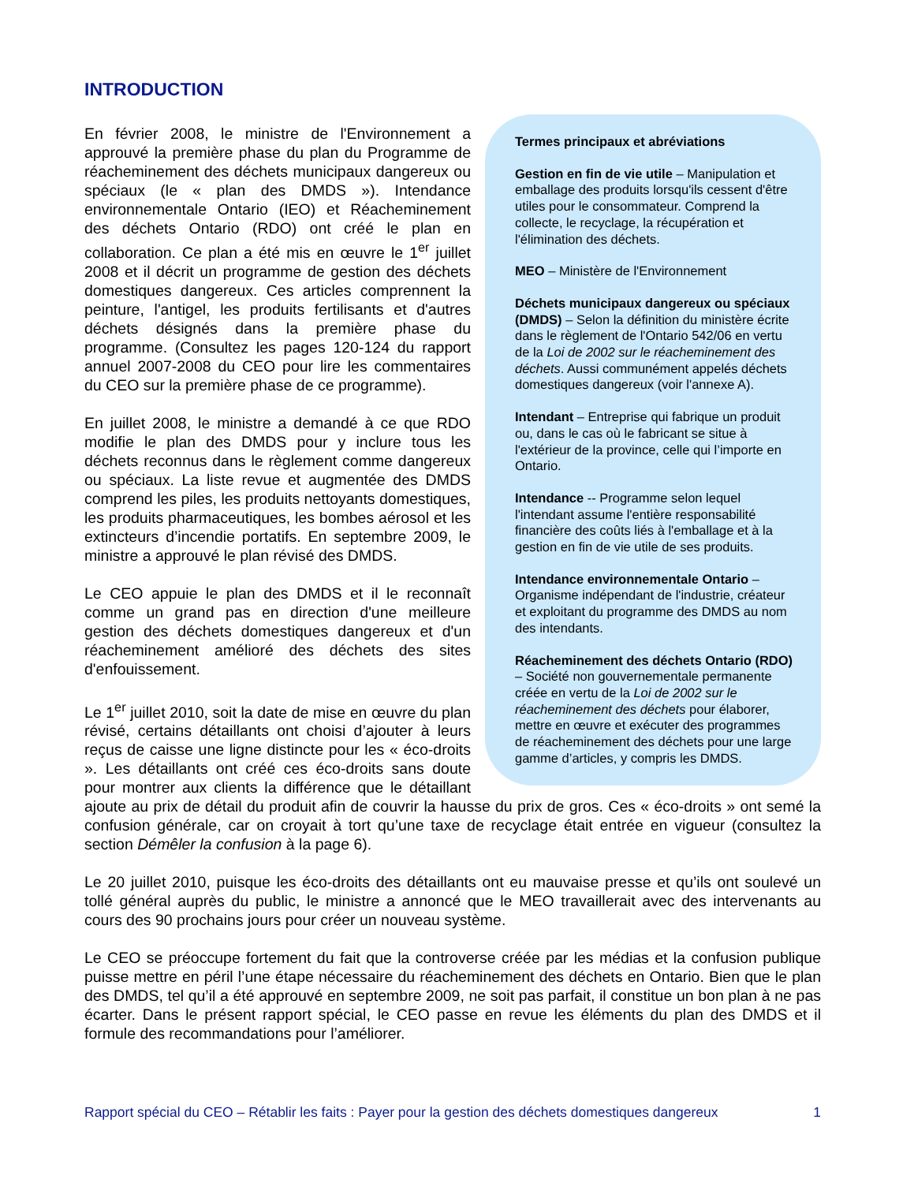INTRODUCTION
Termes principaux et abréviations
Gestion en fin de vie utile – Manipulation et emballage des produits lorsqu'ils cessent d'être utiles pour le consommateur. Comprend la collecte, le recyclage, la récupération et l'élimination des déchets.
MEO – Ministère de l'Environnement
Déchets municipaux dangereux ou spéciaux (DMDS) – Selon la définition du ministère écrite dans le règlement de l'Ontario 542/06 en vertu de la Loi de 2002 sur le réacheminement des déchets. Aussi communément appelés déchets domestiques dangereux (voir l'annexe A).
Intendant – Entreprise qui fabrique un produit ou, dans le cas où le fabricant se situe à l'extérieur de la province, celle qui l’importe en Ontario.
Intendance -- Programme selon lequel l'intendant assume l'entière responsabilité financière des coûts liés à l'emballage et à la gestion en fin de vie utile de ses produits.
Intendance environnementale Ontario – Organisme indépendant de l'industrie, créateur et exploitant du programme des DMDS au nom des intendants.
Réacheminement des déchets Ontario (RDO) – Société non gouvernementale permanente créée en vertu de la Loi de 2002 sur le réacheminement des déchets pour élaborer, mettre en œuvre et exécuter des programmes de réacheminement des déchets pour une large gamme d’articles, y compris les DMDS.
En février 2008, le ministre de l'Environnement a approuvé la première phase du plan du Programme de réacheminement des déchets municipaux dangereux ou spéciaux (le « plan des DMDS »). Intendance environnementale Ontario (IEO) et Réacheminement des déchets Ontario (RDO) ont créé le plan en collaboration. Ce plan a été mis en œuvre le 1<sup>er</sup> juillet 2008 et il décrit un programme de gestion des déchets domestiques dangereux. Ces articles comprennent la peinture, l'antigel, les produits fertilisants et d'autres déchets désignés dans la première phase du programme. (Consultez les pages 120-124 du rapport annuel 2007-2008 du CEO pour lire les commentaires du CEO sur la première phase de ce programme).
En juillet 2008, le ministre a demandé à ce que RDO modifie le plan des DMDS pour y inclure tous les déchets reconnus dans le règlement comme dangereux ou spéciaux. La liste revue et augmentée des DMDS comprend les piles, les produits nettoyants domestiques, les produits pharmaceutiques, les bombes aérosol et les extincteurs d’incendie portatifs. En septembre 2009, le ministre a approuvé le plan révisé des DMDS.
Le CEO appuie le plan des DMDS et il le reconnaît comme un grand pas en direction d'une meilleure gestion des déchets domestiques dangereux et d'un réacheminement amélioré des déchets des sites d'enfouissement.
Le 1<sup>er</sup> juillet 2010, soit la date de mise en œuvre du plan révisé, certains détaillants ont choisi d’ajouter à leurs reçus de caisse une ligne distincte pour les « éco-droits ». Les détaillants ont créé ces éco-droits sans doute pour montrer aux clients la différence que le détaillant ajoute au prix de détail du produit afin de couvrir la hausse du prix de gros. Ces « éco-droits » ont semé la confusion générale, car on croyait à tort qu’une taxe de recyclage était entrée en vigueur (consultez la section Démêler la confusion à la page 6).
Le 20 juillet 2010, puisque les éco-droits des détaillants ont eu mauvaise presse et qu’ils ont soulevé un tollé général auprès du public, le ministre a annoncé que le MEO travaillerait avec des intervenants au cours des 90 prochains jours pour créer un nouveau système.
Le CEO se préoccupe fortement du fait que la controverse créée par les médias et la confusion publique puisse mettre en péril l’une étape nécessaire du réacheminement des déchets en Ontario. Bien que le plan des DMDS, tel qu’il a été approuvé en septembre 2009, ne soit pas parfait, il constitue un bon plan à ne pas écarter. Dans le présent rapport spécial, le CEO passe en revue les éléments du plan des DMDS et il formule des recommandations pour l’améliorer.
Rapport spécial du CEO – Rétablir les faits : Payer pour la gestion des déchets domestiques dangereux 1